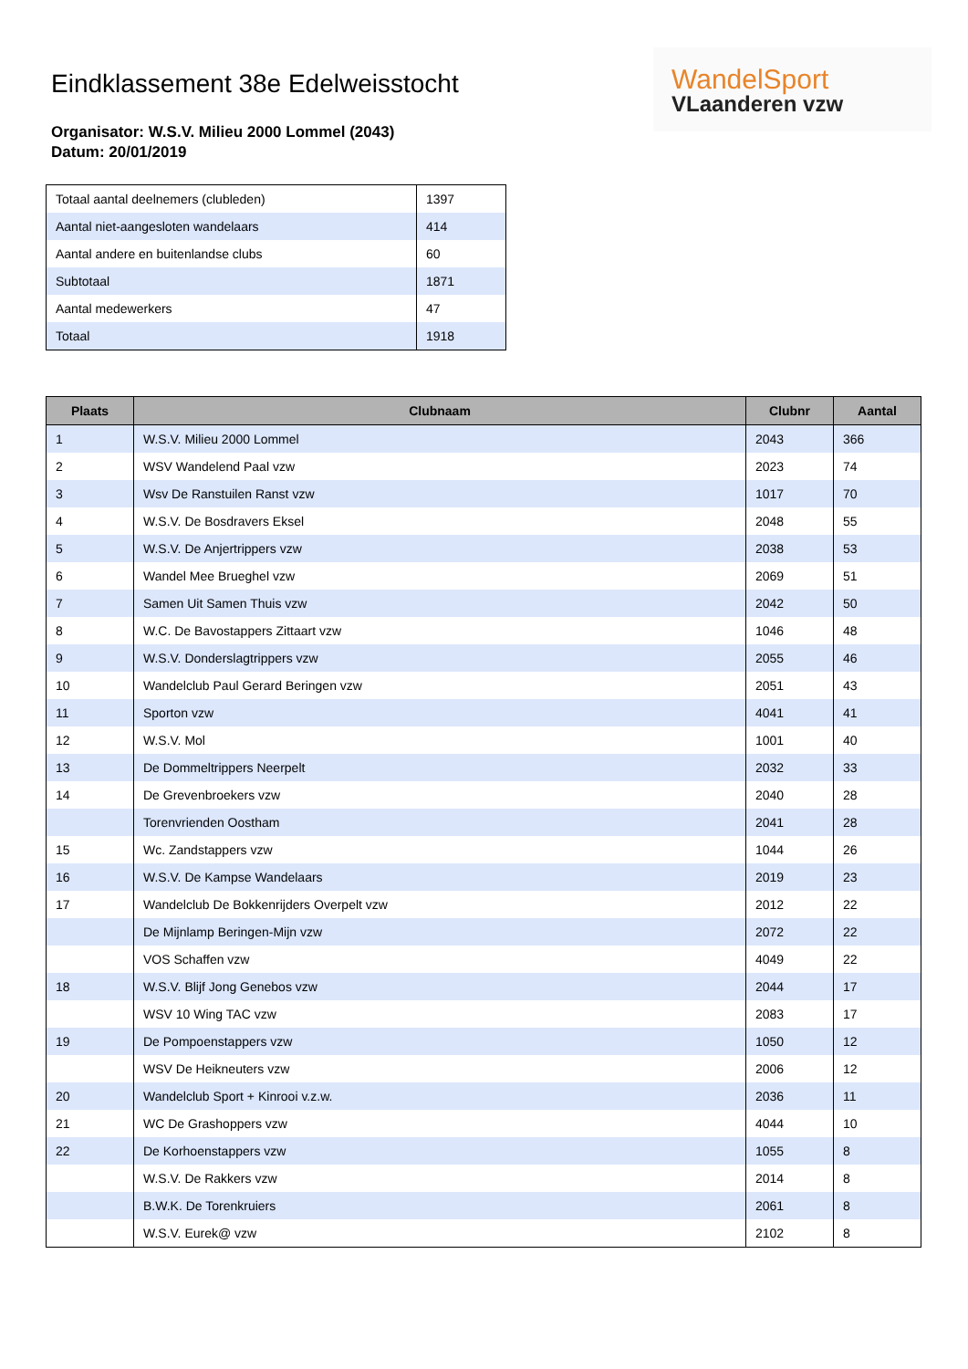Eindklassement 38e Edelweisstocht
WandelSport
VLaanderen vzw
Organisator: W.S.V. Milieu 2000 Lommel (2043)
Datum: 20/01/2019
| Totaal aantal deelnemers (clubleden) | 1397 |
| Aantal niet-aangesloten wandelaars | 414 |
| Aantal andere en buitenlandse clubs | 60 |
| Subtotaal | 1871 |
| Aantal medewerkers | 47 |
| Totaal | 1918 |
| Plaats | Clubnaam | Clubnr | Aantal |
| --- | --- | --- | --- |
| 1 | W.S.V. Milieu 2000 Lommel | 2043 | 366 |
| 2 | WSV Wandelend Paal vzw | 2023 | 74 |
| 3 | Wsv De Ranstuilen Ranst vzw | 1017 | 70 |
| 4 | W.S.V. De Bosdravers Eksel | 2048 | 55 |
| 5 | W.S.V. De Anjertrippers vzw | 2038 | 53 |
| 6 | Wandel Mee Brueghel vzw | 2069 | 51 |
| 7 | Samen Uit Samen Thuis vzw | 2042 | 50 |
| 8 | W.C. De Bavostappers Zittaart vzw | 1046 | 48 |
| 9 | W.S.V. Donderslagtrippers vzw | 2055 | 46 |
| 10 | Wandelclub Paul Gerard Beringen vzw | 2051 | 43 |
| 11 | Sporton vzw | 4041 | 41 |
| 12 | W.S.V. Mol | 1001 | 40 |
| 13 | De Dommeltrippers Neerpelt | 2032 | 33 |
| 14 | De Grevenbroekers vzw | 2040 | 28 |
| | Torenvrienden Oostham | 2041 | 28 |
| 15 | Wc. Zandstappers vzw | 1044 | 26 |
| 16 | W.S.V. De Kampse Wandelaars | 2019 | 23 |
| 17 | Wandelclub De Bokkenrijders Overpelt vzw | 2012 | 22 |
| | De Mijnlamp Beringen-Mijn vzw | 2072 | 22 |
| | VOS Schaffen vzw | 4049 | 22 |
| 18 | W.S.V. Blijf Jong Genebos vzw | 2044 | 17 |
| | WSV 10 Wing TAC vzw | 2083 | 17 |
| 19 | De Pompoenstappers vzw | 1050 | 12 |
| | WSV De Heikneuters vzw | 2006 | 12 |
| 20 | Wandelclub Sport + Kinrooi v.z.w. | 2036 | 11 |
| 21 | WC De Grashoppers vzw | 4044 | 10 |
| 22 | De Korhoenstappers vzw | 1055 | 8 |
| | W.S.V. De Rakkers vzw | 2014 | 8 |
| | B.W.K. De Torenkruiers | 2061 | 8 |
| | W.S.V. Eurek@ vzw | 2102 | 8 |